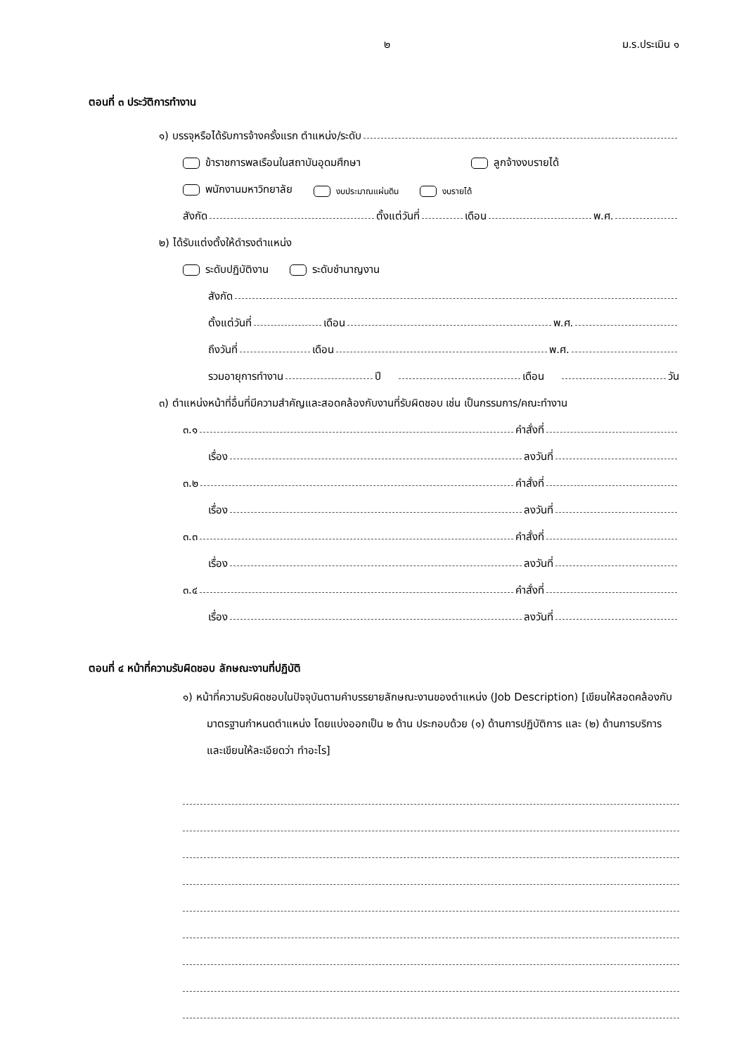๒ ม.ร.ประเมิน ๑
ตอนที่ ๓ ประวัติการทำงาน
๑) บรรจุหรือได้รับการจ้างครั้งแรก ตำแหน่ง/ระดับ
ข้าราชการพลเรือนในสถาบันอุดมศึกษา ลูกจ้างงบรายได้
พนักงานมหาวิทยาลัย งบประมาณแผ่นดิน งบรายได้
สังกัด ตั้งแต่วันที่ เดือน พ.ศ.
๒) ได้รับแต่งตั้งให้ดำรงตำแหน่ง
ระดับปฏิบัติงาน ระดับชำนาญงาน
สังกัด
ตั้งแต่วันที่ เดือน พ.ศ.
ถึงวันที่ เดือน พ.ศ.
รวมอายุการทำงาน ปี เดือน วัน
๓) ตำแหน่งหน้าที่อื่นที่มีความสำคัญและสอดคล้องกับงานที่รับผิดชอบ เช่น เป็นกรรมการ/คณะทำงาน
๓.๑ คำสั่งที่
เรื่อง ลงวันที่
๓.๒ คำสั่งที่
เรื่อง ลงวันที่
๓.๓ คำสั่งที่
เรื่อง ลงวันที่
๓.๔ คำสั่งที่
เรื่อง ลงวันที่
ตอนที่ ๔ หน้าที่ความรับผิดชอบ ลักษณะงานที่ปฏิบัติ
๑) หน้าที่ความรับผิดชอบในปัจจุบันตามคำบรรยายลักษณะงานของตำแหน่ง (Job Description) [เขียนให้สอดคล้องกับมาตรฐานกำหนดตำแหน่ง โดยแบ่งออกเป็น ๒ ด้าน ประกอบด้วย (๑) ด้านการปฏิบัติการ และ (๒) ด้านการบริการ และเขียนให้ละเอียดว่า ทำอะไร]